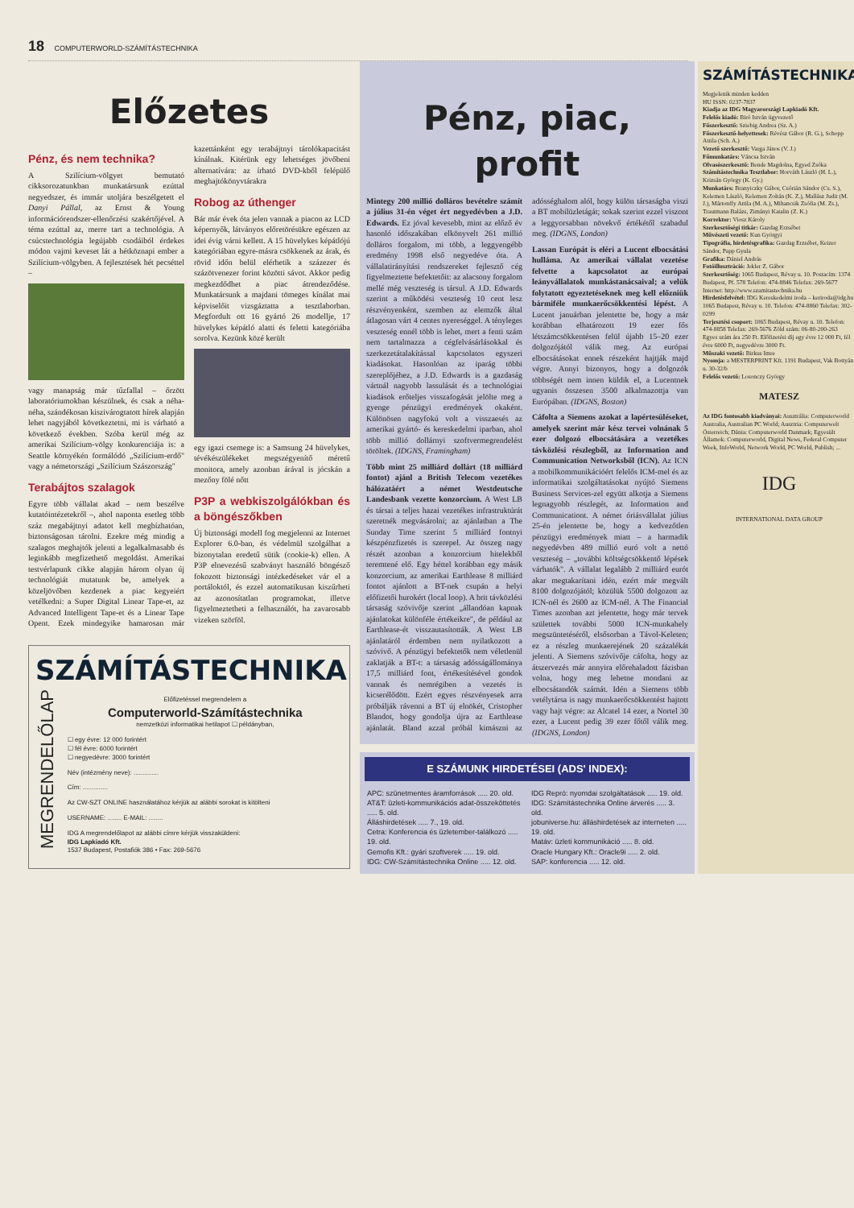18 COMPUTERWORLD-SZÁMÍTÁSTECHNIKA
Előzetes
Pénz, és nem technika?
A Szilícium-völgyet bemutató cikksorozatunkban munkatársunk ezúttal negyedszer, és immár utoljára beszélgetett el Danyi Pállal, az Ernst & Young információrendszer-ellenőrzési szakértőjével. A téma ezúttal az, merre tart a technológia. A csúcstechnológia legújabb csodáiból érdekes módon vajmi keveset lát a hétköznapi ember a Szilícium-völgyben. A fejlesztések hét pecséttel –
vagy manapság már tűzfallal – őrzött laboratóriumokban készülnek, és csak a néha-néha, szándékosan kiszivárogtatott hírek alapján lehet nagyjából következtetni, mi is várható a következő években. Szóba kerül még az amerikai Szilícium-völgy konkurenciája is: a Seattle környékén formálódó „Szilícium-erdő" vagy a németországi „Szilícium Szászország"
Terabájtos szalagok
Egyre több vállalat akad – nem beszélve kutatóintézetekről –, ahol naponta esetleg több száz megabájtnyi adatot kell megbízhatóan, biztonságosan tárolni. Ezekre még mindig a szalagos meghajtók jelenti a legalkalmasabb és leginkább megfizethető megoldást. Amerikai testvérlapunk cikke alapján három olyan új technológiát mutatunk be, amelyek a közeljövőben kezdenek a piac kegyeiért vetélkedni: a Super Digital Linear Tape-et, az Advanced Intelligent Tape-et és a Linear Tape Opent. Ezek mindegyike hamarosan már kazettánként egy terabájtnyi tárolókapacitást kínálnak. Kitérünk egy lehetséges jövőbeni alternatívára: az írható DVD-kből felépülő meghajtókönyvtárakra
Robog az úthenger
Bár már évek óta jelen vannak a piacon az LCD képernyők, látványos előretörésükre egészen az idei évig várni kellett. A 15 hüvelykes képátlójú kategóriában egyre-másra csökkenek az árak, és rövid időn belül elérhetik a százezer és százötvenezer forint közötti sávot. Akkor pedig megkezdődhet a piac átrendeződése. Munkatársunk a majdani tömeges kínálat mai képviselőit vizsgáztatta a tesztlaborban. Megfordult ott 16 gyártó 26 modellje, 17 hüvelykes képátló alatti és feletti kategóriába sorolva. Kezünk közé került
egy igazi csemege is: a Samsung 24 hüvelykes, tévékészülékeket megszégyenítő méretű monitora, amely azonban árával is jócskán a mezőny fölé nőtt
P3P a webkiszolgálókban és a böngészőkben
Új biztonsági modell fog megjelenni az Internet Explorer 6.0-ban, és védelmül szolgálhat a bizonytalan eredetű sütik (cookie-k) ellen. A P3P elnevezésű szabványt használó böngésző fokozott biztonsági intézkedéseket vár el a portáloktól, és ezzel automatikusan kiszűrheti az azonosítatlan programokat, illetve figyelmeztetheti a felhasználót, ha zavarosabb vizeken szörföl.
SZÁMÍTÁSTECHNIKA
MEGRENDELŐLAP
Előfizetéssel megrendelem a
Computerworld-Számítástechnika
nemzetközi informatikai hetilapot ☐ példányban,
☐ egy évre: 12 000 forintért
☐ fél évre: 6000 forintért
☐ negyedévre: 3000 forintért
Név (intézmény neve): ..............
Cím: ..............
Az CW-SZT ONLINE használatához kérjük az alábbi sorokat is kitölteni
USERNAME: ........ E-MAIL: ........
IDG A megrendelőlapot az alábbi címre kérjük visszaküldeni:
IDG Lapkiadó Kft.
1537 Budapest, Postafiók 386 • Fax: 269-5676
Pénz, piac, profit
Mintegy 200 millió dolláros bevételre számít a július 31-én véget ért negyedévben a J.D. Edwards. Ez jóval kevesebb, mint az előző év hasonló időszakában elkönyvelt 261 millió dolláros forgalom, mi több, a leggyengébb eredmény 1998 első negyedéve óta. A vállalatirányítási rendszereket fejlesztő cég figyelmeztette befektetőit: az alacsony forgalom mellé még veszteség is társul. A J.D. Edwards szerint a működési veszteség 10 cent lesz részvényenként, szemben az elemzők által átlagosan várt 4 centes nyereséggel. A tényleges veszteség ennél több is lehet, mert a fenti szám nem tartalmazza a cégfelvásárlásokkal és szerkezetátalakítással kapcsolatos egyszeri kiadásokat. Hasonlóan az iparág többi szereplőjéhez, a J.D. Edwards is a gazdaság vártnál nagyobb lassulását és a technológiai kiadások erőteljes visszafogását jelölte meg a gyenge pénzügyi eredmények okaként. Különösen nagyfokú volt a visszaesés az amerikai gyártó- és kereskedelmi iparban, ahol több millió dollárnyi szoftvermegrendelést töröltek. (IDGNS, Framingham)
Több mint 25 milliárd dollárt (18 milliárd fontot) ajánl a British Telecom vezetékes hálózatáért a német Westdeutsche Landesbank vezette konzorcium. A West LB és társai a teljes hazai vezetékes infrastruktúrát szeretnék megvásárolni; az ajánlatban a The Sunday Time szerint 5 milliárd fontnyi készpénzfizetés is szerepel. Az összeg nagy részét azonban a konzorcium hitelekből teremtené elő. Egy héttel korábban egy másik konzorcium, az amerikai Earthlease 8 milliárd fontot ajánlott a BT-nek csupán a helyi előfizetői hurokért (local loop). A brit távközlési társaság szóvivője szerint „állandóan kapnak ajánlatokat különféle értékeikre", de például az Earthlease-ét visszautasították. A West LB ajánlatáról érdemben nem nyilatkozott a szóvivő. A pénzügyi befektetők nem véletlenül zaklatják a BT-t: a társaság adósságállománya 17,5 milliárd font, értékesítésével gondok vannak és nemrégiben a vezetés is kicserélődött. Ezért egyes részvényesek arra próbálják rávenni a BT új elnökét, Cristopher Blandot, hogy gondolja újra az Earthlease ajánlatát. Bland azzal próbál kimászni az adósséghalom alól, hogy külön társaságba viszi a BT mobilüzletágát; sokak szerint ezzel viszont a leggyorsabban növekvő értékétől szabadul meg. (IDGNS, London)
Lassan Európát is eléri a Lucent elbocsátási hulláma. Az amerikai vállalat vezetése felvette a kapcsolatot az európai leányvállalatok munkástanácsaival; a velük folytatott egyeztetéseknek meg kell előzniük bármiféle munkaerőcsökkentési lépést. A Lucent januárban jelentette be, hogy a már korábban elhatározott 19 ezer fős létszámcsökkentésen felül újabb 15–20 ezer dolgozójától válik meg. Az európai elbocsátásokat ennek részeként hajtják majd végre. Annyi bizonyos, hogy a dolgozók többségét nem innen küldik el, a Lucentnek ugyanis összesen 3500 alkalmazottja van Európában. (IDGNS, Boston)
Cáfolta a Siemens azokat a lapértesüléseket, amelyek szerint már kész tervei volnának 5 ezer dolgozó elbocsátására a vezetékes távközlési részlegből, az Information and Communication Networksből (ICN). Az ICN a mobilkommunikációért felelős ICM-mel és az informatikai szolgáltatásokat nyújtó Siemens Business Services-zel együtt alkotja a Siemens legnagyobb részlegét, az Information and Communicationt. A német óriásvállalat július 25-én jelentette be, hogy a kedvezőtlen pénzügyi eredmények miatt – a harmadik negyedévben 489 millió euró volt a nettó veszteség – „további költségcsökkentő lépések várhatók". A vállalat legalább 2 milliárd eurót akar megtakarítani idén, ezért már megvált 8100 dolgozójától; közülük 5500 dolgozott az ICN-nél és 2600 az ICM-nél. A The Financial Times azonban azt jelentette, hogy már tervek születtek további 5000 ICN-munkahely megszüntetéséről, elsősorban a Távol-Keleten; ez a részleg munkaerejének 20 százalékát jelenti. A Siemens szóvivője cáfolta, hogy az átszervezés már annyira előrehaladott fázisban volna, hogy meg lehetne mondani az elbocsátandók számát. Idén a Siemens több vetélytársa is nagy munkaerőcsökkentést hajtott vagy hajt végre: az Alcatel 14 ezer, a Nortel 30 ezer, a Lucent pedig 39 ezer főtől válik meg. (IDGNS, London)
E SZÁMUNK HIRDETÉSEI (ADS' INDEX):
| APC: szünetmentes áramforrások ..... 20. old. AT&T: üzleti-kommunikációs adat-összeköttetés ..... 5. old. Álláshirdetések ..... 7., 19. old. Cetra: Konferencia és üzletember-találkozó ..... 19. old. Gemofis Kft.: gyári szoftverek ..... 19. old. IDG: CW-Számítástechnika Online ..... 12. old. | IDG Repró: nyomdai szolgáltatások ..... 19. old. IDG: Számítástechnika Online árverés ..... 3. old. jobuniverse.hu: álláshirdetések az interneten ..... 19. old. Matáv: üzleti kommunikáció ..... 8. old. Oracle Hungary Kft.: Oracle9i ..... 2. old. SAP: konferencia ..... 12. old. |
SZÁMÍTÁSTECHNIKA
Megjelenik minden kedden
HU ISSN: 0237-7837
Kiadja az IDG Magyarországi Lapkiadó Kft.
Felelős kiadó: Biró István ügyvezető
Főszerkesztő: Sziebig Andrea (Sz. A.)
Főszerkesztő-helyettesek: Révész Gábor (R. G.), Schopp Attila (Sch. A.)
Vezető szerkesztő: Varga János (V. J.)
Főmunkatárs: Váncsa István
Olvasószerkesztő: Bende Magdolna, Egyed Zsóka
Számítástechnika Tesztlabor: Horváth László (H. L.), Krizsán György (K. Gy.)
Munkatárs: Branyiczky Gábor, Csórián Sándor (Cs. S.), Kelemen László, Kelemen Zoltán (K. Z.), Mallász Judit (M. J.), Mártonffy Attila (M. A.), Mihancsik Zsófia (M. Zs.), Trautmann Balázs, Zimányi Katalin (Z. K.)
Korrektor: Viosz Károly
Szerkesztőségi titkár: Gazdag Erzsébet
Művészeti vezető: Kun Györgyi
Tipográfia, hirdetésgrafika: Gazdag Erzsébet, Keizer Sándor, Papp Gyula
Grafika: Dániel András
Fotóillusztráció: Jekler Z. Gábor
Szerkesztőség: 1065 Budapest, Révay u. 10. Postacím: 1374 Budapest, Pf. 578 Telefon: 474-8846 Telefax: 269-5677
Internet: http://www.szamitastechnika.hu
Hirdetésfelvétel: IDG Kereskedelmi iroda – keriroda@idg.hu 1065 Budapest, Révay u. 10. Telefon: 474-8860 Telefax: 302-0299
Terjesztési csoport: 1065 Budapest, Révay u. 10. Telefon: 474-8858 Telefax: 269-5676 Zöld szám: 06-80-200-263
Egyes szám ára 250 Ft. Előfizetési díj egy évre 12 000 Ft, fél évre 6000 Ft, negyedévre 3000 Ft.
Műszaki vezető: Birkus Imre
Nyomja: a MESTERPRINT Kft. 1191 Budapest, Vak Bottyán u. 30-32/b
Felelős vezető: Losonczy György
MATESZ
Az IDG fontosabb kiadványai: Ausztrália: Computerworld Australia, Australian PC World; Ausztria: Computerwelt Österreich; Dánia: Computerworld Danmark; Egyesült Államok: Computerworld, Digital News, Federal Computer Week, InfoWorld, Network World, PC World, Publish; ...
IDG
INTERNATIONAL DATA GROUP